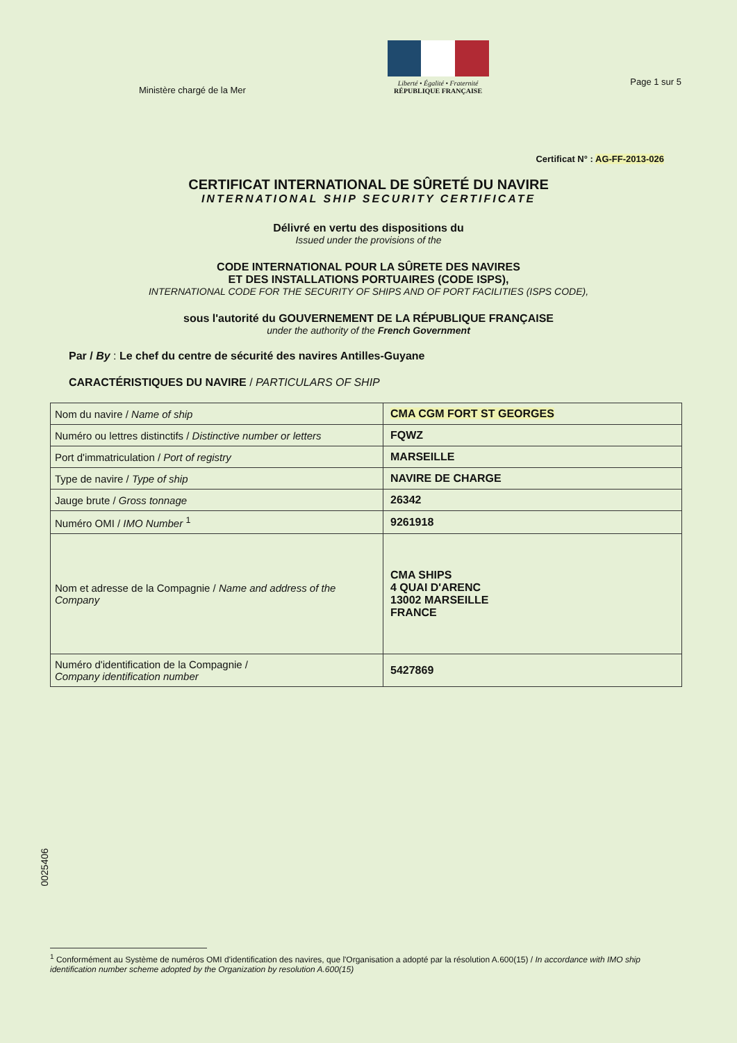Ministère chargé de la Mer
Liberté • Égalité • Fraternité
RÉPUBLIQUE FRANÇAISE
Page 1 sur 5
Certificat N° : AG-FF-2013-026
CERTIFICAT INTERNATIONAL DE SÛRETÉ DU NAVIRE
INTERNATIONAL SHIP SECURITY CERTIFICATE
Délivré en vertu des dispositions du
Issued under the provisions of the
CODE INTERNATIONAL POUR LA SÛRETE DES NAVIRES
ET DES INSTALLATIONS PORTUAIRES (CODE ISPS),
INTERNATIONAL CODE FOR THE SECURITY OF SHIPS AND OF PORT FACILITIES (ISPS CODE),
sous l'autorité du GOUVERNEMENT DE LA RÉPUBLIQUE FRANÇAISE
under the authority of the French Government
Par / By : Le chef du centre de sécurité des navires Antilles-Guyane
CARACTÉRISTIQUES DU NAVIRE / PARTICULARS OF SHIP
| Nom du navire / Name of ship | CMA CGM FORT ST GEORGES |
| Numéro ou lettres distinctifs / Distinctive number or letters | FQWZ |
| Port d'immatriculation / Port of registry | MARSEILLE |
| Type de navire / Type of ship | NAVIRE DE CHARGE |
| Jauge brute / Gross tonnage | 26342 |
| Numéro OMI / IMO Number <sup>1</sup> | 9261918 |
| Nom et adresse de la Compagnie / Name and address of the Company | CMA SHIPS 4 QUAI D'ARENC 13002 MARSEILLE FRANCE |
| Numéro d'identification de la Compagnie / Company identification number | 5427869 |
0025406
<sup>1</sup> Conformément au Système de numéros OMI d'identification des navires, que l'Organisation a adopté par la résolution A.600(15) / In accordance with IMO ship identification number scheme adopted by the Organization by resolution A.600(15)